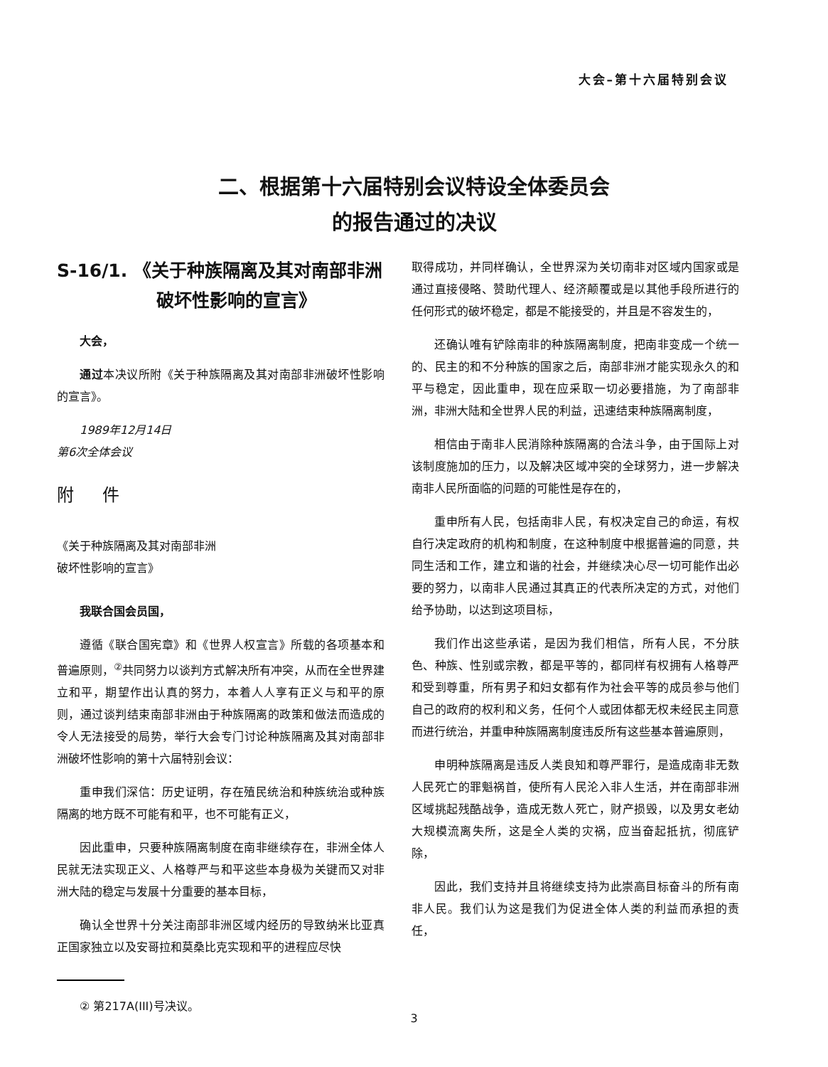大会–第十六届特别会议
二、根据第十六届特别会议特设全体委员会
的报告通过的决议
S-16/1. 《关于种族隔离及其对南部非洲破坏性影响的宣言》
大会，
通过本决议所附《关于种族隔离及其对南部非洲破坏性影响的宣言》。
1989年12月14日
第6次全体会议
附件
《关于种族隔离及其对南部非洲
破坏性影响的宣言》
我联合国会员国，
遵循《联合国宪章》和《世界人权宣言》所载的各项基本和普遍原则，<sup>②</sup>共同努力以谈判方式解决所有冲突，从而在全世界建立和平，期望作出认真的努力，本着人人享有正义与和平的原则，通过谈判结束南部非洲由于种族隔离的政策和做法而造成的令人无法接受的局势，举行大会专门讨论种族隔离及其对南部非洲破坏性影响的第十六届特别会议：
重申我们深信：历史证明，存在殖民统治和种族统治或种族隔离的地方既不可能有和平，也不可能有正义，
因此重申，只要种族隔离制度在南非继续存在，非洲全体人民就无法实现正义、人格尊严与和平这些本身极为关键而又对非洲大陆的稳定与发展十分重要的基本目标，
确认全世界十分关注南部非洲区域内经历的导致纳米比亚真正国家独立以及安哥拉和莫桑比克实现和平的进程应尽快
② 第217A(III)号决议。
取得成功，并同样确认，全世界深为关切南非对区域内国家或是通过直接侵略、赞助代理人、经济颠覆或是以其他手段所进行的任何形式的破坏稳定，都是不能接受的，并且是不容发生的，
还确认唯有铲除南非的种族隔离制度，把南非变成一个统一的、民主的和不分种族的国家之后，南部非洲才能实现永久的和平与稳定，因此重申，现在应采取一切必要措施，为了南部非洲，非洲大陆和全世界人民的利益，迅速结束种族隔离制度，
相信由于南非人民消除种族隔离的合法斗争，由于国际上对该制度施加的压力，以及解决区域冲突的全球努力，进一步解决南非人民所面临的问题的可能性是存在的，
重申所有人民，包括南非人民，有权决定自己的命运，有权自行决定政府的机构和制度，在这种制度中根据普遍的同意，共同生活和工作，建立和谐的社会，并继续决心尽一切可能作出必要的努力，以南非人民通过其真正的代表所决定的方式，对他们给予协助，以达到这项目标，
我们作出这些承诺，是因为我们相信，所有人民，不分肤色、种族、性别或宗教，都是平等的，都同样有权拥有人格尊严和受到尊重，所有男子和妇女都有作为社会平等的成员参与他们自己的政府的权利和义务，任何个人或团体都无权未经民主同意而进行统治，并重申种族隔离制度违反所有这些基本普遍原则，
申明种族隔离是违反人类良知和尊严罪行，是造成南非无数人民死亡的罪魁祸首，使所有人民沦入非人生活，并在南部非洲区域挑起残酷战争，造成无数人死亡，财产损毁，以及男女老幼大规模流离失所，这是全人类的灾祸，应当奋起抵抗，彻底铲除，
因此，我们支持并且将继续支持为此崇高目标奋斗的所有南非人民。我们认为这是我们为促进全体人类的利益而承担的责任，
3